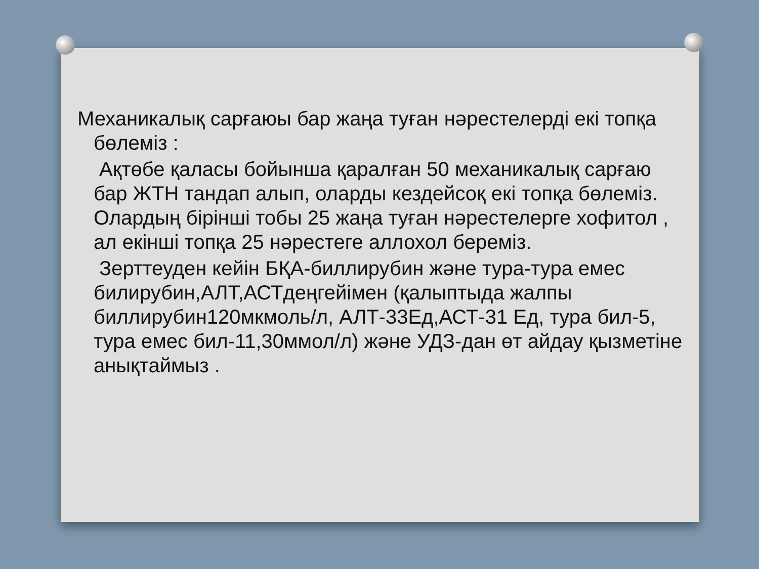Механикалық сарғаюы бар жаңа туған нәрестелерді екі топқа бөлеміз :
Ақтөбе қаласы бойынша қаралған 50 механикалық сарғаю бар ЖТН тандап алып, оларды кездейсоқ екі топқа бөлеміз. Олардың бірінші тобы 25 жаңа туған нәрестелерге хофитол , ал екінші топқа 25 нәрестеге аллохол береміз.
Зерттеуден кейін БҚА-биллирубин және тура-тура емес билирубин,АЛТ,АСТдеңгейімен (қалыптыда жалпы биллирубин120мкмоль/л, АЛТ-33Ед,АСТ-31 Ед, тура бил-5, тура емес бил-11,30ммол/л) және УДЗ-дан өт айдау қызметіне анықтаймыз .